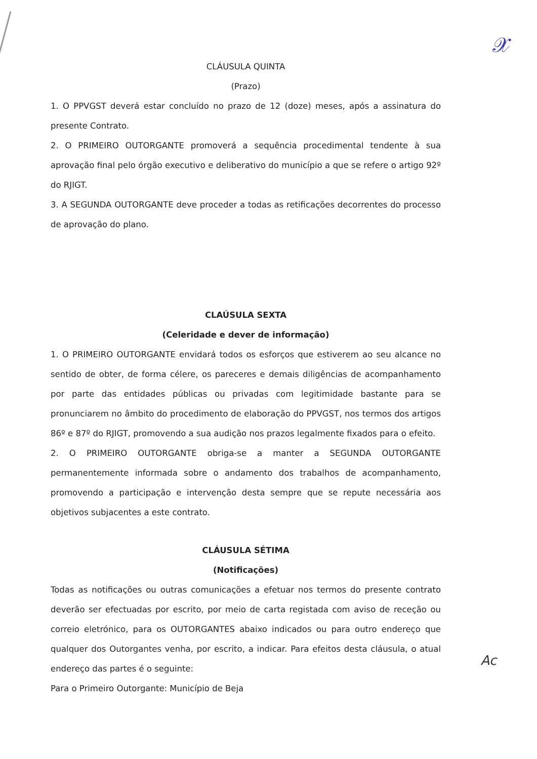𝒳
CLÁUSULA QUINTA
(Prazo)
1. O PPVGST deverá estar concluído no prazo de 12 (doze) meses, após a assinatura do presente Contrato.
2. O PRIMEIRO OUTORGANTE promoverá a sequência procedimental tendente à sua aprovação final pelo órgão executivo e deliberativo do município a que se refere o artigo 92º do RJIGT.
3. A SEGUNDA OUTORGANTE deve proceder a todas as retificações decorrentes do processo de aprovação do plano.
CLAÚSULA SEXTA
(Celeridade e dever de informação)
1. O PRIMEIRO OUTORGANTE envidará todos os esforços que estiverem ao seu alcance no sentido de obter, de forma célere, os pareceres e demais diligências de acompanhamento por parte das entidades públicas ou privadas com legitimidade bastante para se pronunciarem no âmbito do procedimento de elaboração do PPVGST, nos termos dos artigos 86º e 87º do RJIGT, promovendo a sua audição nos prazos legalmente fixados para o efeito.
2. O PRIMEIRO OUTORGANTE obriga-se a manter a SEGUNDA OUTORGANTE permanentemente informada sobre o andamento dos trabalhos de acompanhamento, promovendo a participação e intervenção desta sempre que se repute necessária aos objetivos subjacentes a este contrato.
CLÁUSULA SÉTIMA
(Notificações)
Todas as notificações ou outras comunicações a efetuar nos termos do presente contrato deverão ser efectuadas por escrito, por meio de carta registada com aviso de receção ou correio eletrónico, para os OUTORGANTES abaixo indicados ou para outro endereço que qualquer dos Outorgantes venha, por escrito, a indicar. Para efeitos desta cláusula, o atual endereço das partes é o seguinte:
Para o Primeiro Outorgante: Município de Beja
Ac